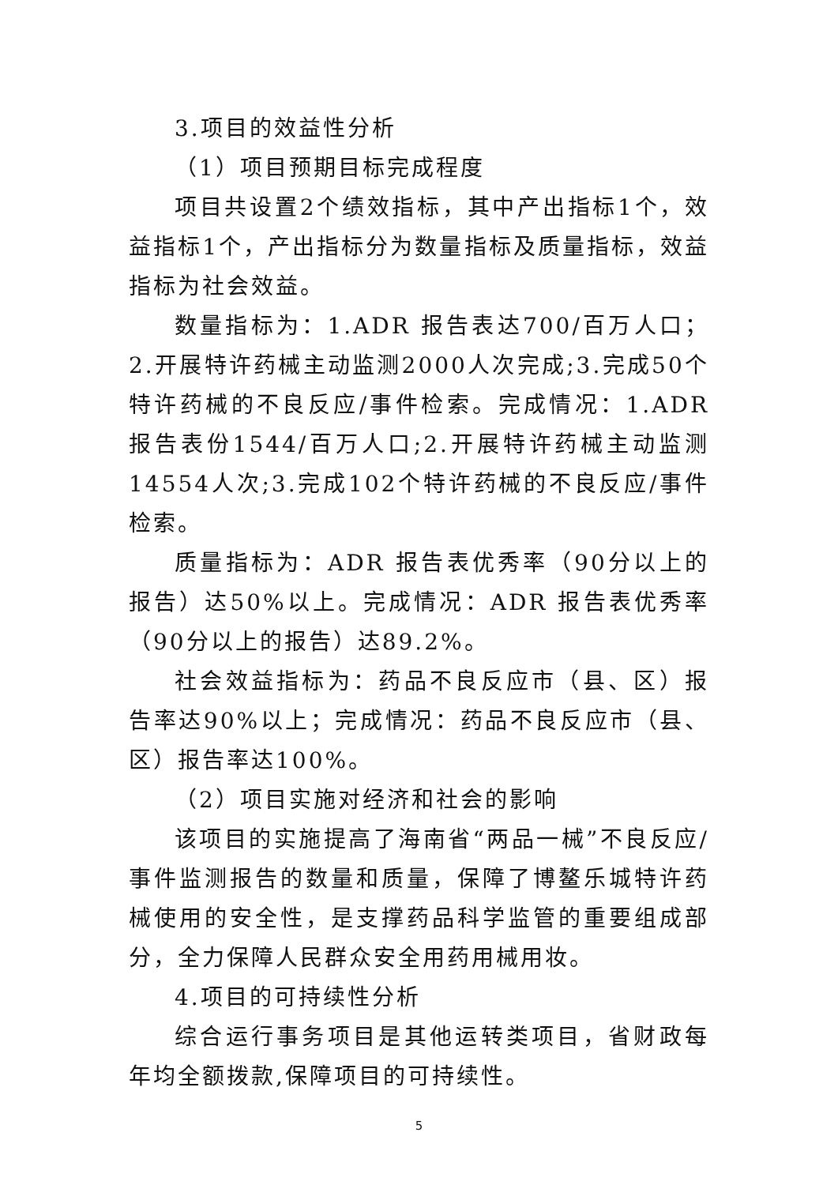3.项目的效益性分析
（1）项目预期目标完成程度
项目共设置2个绩效指标，其中产出指标1个，效益指标1个，产出指标分为数量指标及质量指标，效益指标为社会效益。
数量指标为：1.ADR 报告表达700/百万人口；2.开展特许药械主动监测2000人次完成;3.完成50个特许药械的不良反应/事件检索。完成情况：1.ADR 报告表份1544/百万人口;2.开展特许药械主动监测14554人次;3.完成102个特许药械的不良反应/事件检索。
质量指标为：ADR 报告表优秀率（90分以上的报告）达50%以上。完成情况：ADR 报告表优秀率（90分以上的报告）达89.2%。
社会效益指标为：药品不良反应市（县、区）报告率达90%以上；完成情况：药品不良反应市（县、区）报告率达100%。
（2）项目实施对经济和社会的影响
该项目的实施提高了海南省“两品一械”不良反应/事件监测报告的数量和质量，保障了博鳌乐城特许药械使用的安全性，是支撑药品科学监管的重要组成部分，全力保障人民群众安全用药用械用妆。
4.项目的可持续性分析
综合运行事务项目是其他运转类项目，省财政每年均全额拨款,保障项目的可持续性。
5